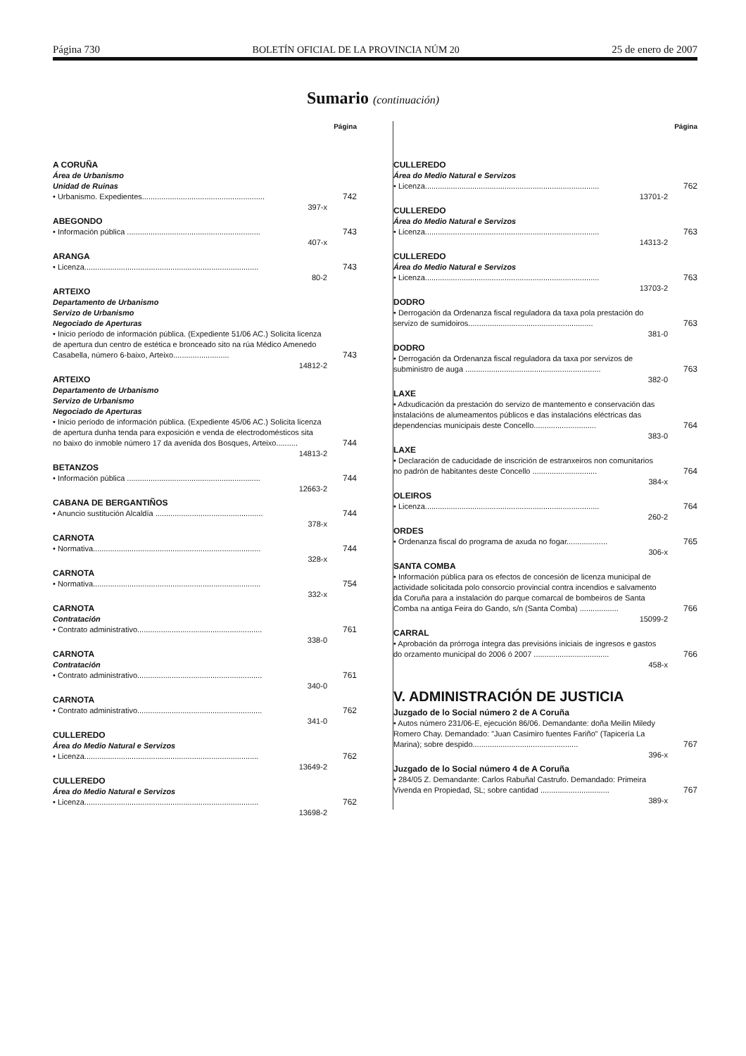Página 730 BOLETÍN OFICIAL DE LA PROVINCIA NÚM 20 25 de enero de 2007
Sumario (continuación)
Página
A CORUÑA
Área de Urbanismo
Unidad de Ruinas
• Urbanismo. Expedientes.........................................................
742
397-x
ABEGONDO
• Información pública ..............................................................
743
407-x
ARANGA
• Licenza.................................................................................
743
80-2
ARTEIXO
Departamento de Urbanismo
Servizo de Urbanismo
Negociado de Aperturas
• Inicio período de información pública. (Expediente 51/06 AC.) Solicita licenza de apertura dun centro de estética e bronceado sito na rúa Médico Amenedo Casabella, número 6-baixo, Arteixo..........................
743
14812-2
ARTEIXO
Departamento de Urbanismo
Servizo de Urbanismo
Negociado de Aperturas
• Inicio período de información pública. (Expediente 45/06 AC.) Solicita licenza de apertura dunha tenda para exposición e venda de electrodomésticos sita no baixo do inmoble número 17 da avenida dos Bosques, Arteixo..........
744
14813-2
BETANZOS
• Información pública ..............................................................
744
12663-2
CABANA DE BERGANTIÑOS
• Anuncio sustitución Alcaldía ..................................................
744
378-x
CARNOTA
• Normativa..............................................................................
744
328-x
CARNOTA
• Normativa..............................................................................
754
332-x
CARNOTA
Contratación
• Contrato administrativo..........................................................
761
338-0
CARNOTA
Contratación
• Contrato administrativo..........................................................
761
340-0
CARNOTA
• Contrato administrativo..........................................................
762
341-0
CULLEREDO
Área do Medio Natural e Servizos
• Licenza.................................................................................
762
13649-2
CULLEREDO
Área do Medio Natural e Servizos
• Licenza.................................................................................
762
13698-2
Página
CULLEREDO
Área do Medio Natural e Servizos
• Licenza.................................................................................
762
13701-2
CULLEREDO
Área do Medio Natural e Servizos
• Licenza.................................................................................
763
14313-2
CULLEREDO
Área do Medio Natural e Servizos
• Licenza.................................................................................
763
13703-2
DODRO
• Derrogación da Ordenanza fiscal reguladora da taxa pola prestación do servizo de sumidoiros..........................................................
763
381-0
DODRO
• Derrogación da Ordenanza fiscal reguladora da taxa por servizos de subministro de auga ...............................................................
763
382-0
LAXE
• Adxudicación da prestación do servizo de mantemento e conservación das instalacións de alumeamentos públicos e das instalacións eléctricas das dependencias municipais deste Concello.............................
764
383-0
LAXE
• Declaración de caducidade de inscrición de estranxeiros non comunitarios no padrón de habitantes deste Concello ..............................
764
384-x
OLEIROS
• Licenza.................................................................................
764
260-2
ORDES
• Ordenanza fiscal do programa de axuda no fogar...................
765
306-x
SANTA COMBA
• Información pública para os efectos de concesión de licenza municipal de actividade solicitada polo consorcio provincial contra incendios e salvamento da Coruña para a instalación do parque comarcal de bombeiros de Santa Comba na antiga Feira do Gando, s/n (Santa Comba) ..................
766
15099-2
CARRAL
• Aprobación da prórroga íntegra das previsións iniciais de ingresos e gastos do orzamento municipal do 2006 ó 2007 ...................................
766
458-x
V. ADMINISTRACIÓN DE JUSTICIA
Juzgado de lo Social número 2 de A Coruña
• Autos número 231/06-E, ejecución 86/06. Demandante: doña Meilin Miledy Romero Chay. Demandado: "Juan Casimiro fuentes Fariño" (Tapicería La Marina); sobre despido.................................................
767
396-x
Juzgado de lo Social número 4 de A Coruña
• 284/05 Z. Demandante: Carlos Rabuñal Castrufo. Demandado: Primeira Vivenda en Propiedad, SL; sobre cantidad ................................
767
389-x